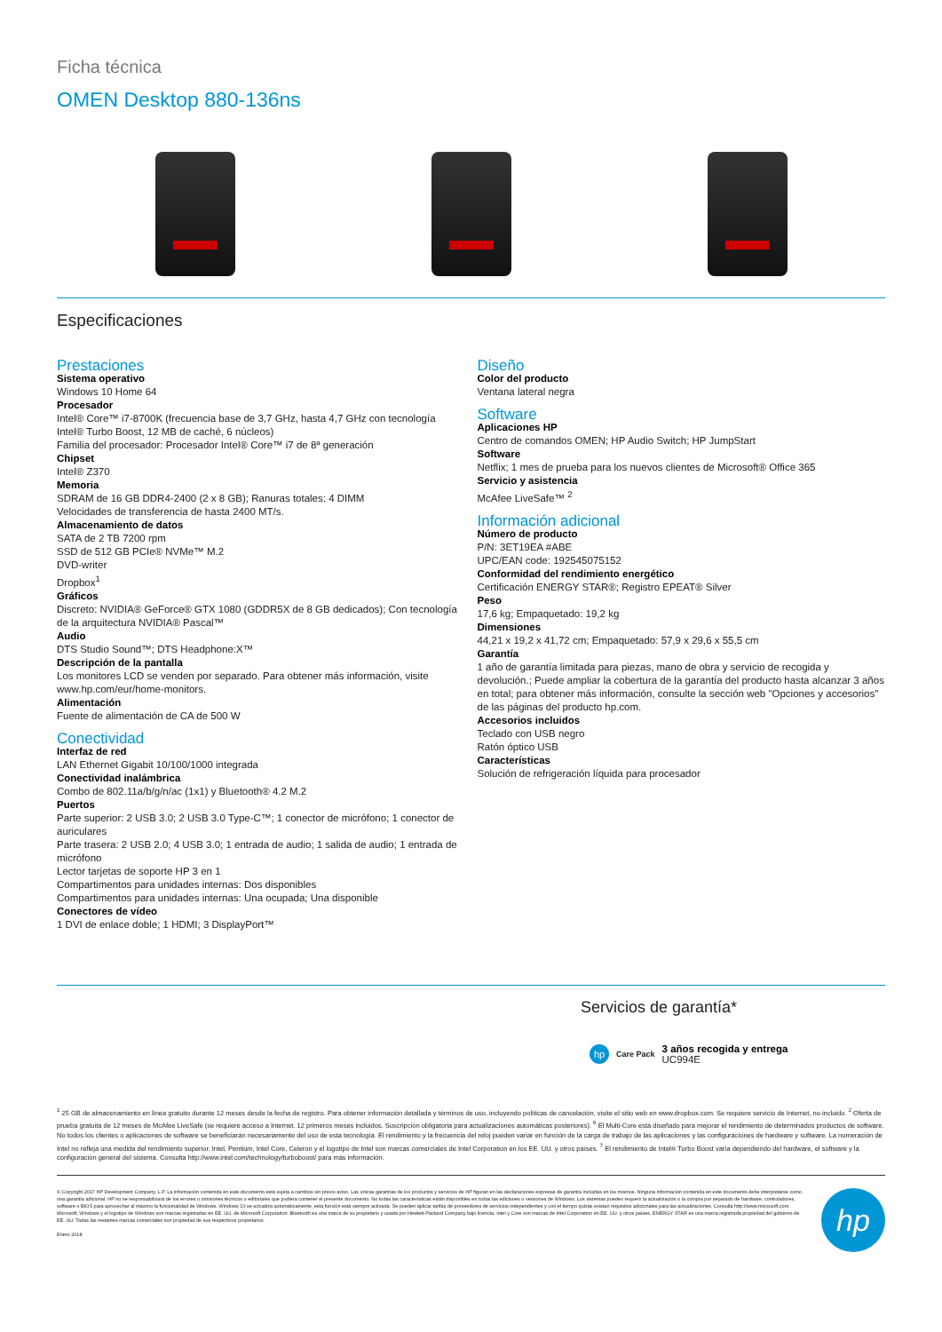Ficha técnica
OMEN Desktop 880-136ns
Especificaciones
Prestaciones
Sistema operativo
Windows 10 Home 64
Procesador
Intel® Core™ i7-8700K (frecuencia base de 3,7 GHz, hasta 4,7 GHz con tecnología Intel® Turbo Boost, 12 MB de caché, 6 núcleos)
Familia del procesador: Procesador Intel® Core™ i7 de 8ª generación
Chipset
Intel® Z370
Memoria
SDRAM de 16 GB DDR4-2400 (2 x 8 GB); Ranuras totales: 4 DIMM
Velocidades de transferencia de hasta 2400 MT/s.
Almacenamiento de datos
SATA de 2 TB 7200 rpm
SSD de 512 GB PCIe® NVMe™ M.2
DVD-writer
Dropbox<sup>1</sup>
Gráficos
Discreto: NVIDIA® GeForce® GTX 1080 (GDDR5X de 8 GB dedicados); Con tecnología de la arquitectura NVIDIA® Pascal™
Audio
DTS Studio Sound™; DTS Headphone:X™
Descripción de la pantalla
Los monitores LCD se venden por separado. Para obtener más información, visite www.hp.com/eur/home-monitors.
Alimentación
Fuente de alimentación de CA de 500 W
Conectividad
Interfaz de red
LAN Ethernet Gigabit 10/100/1000 integrada
Conectividad inalámbrica
Combo de 802.11a/b/g/n/ac (1x1) y Bluetooth® 4.2 M.2
Puertos
Parte superior: 2 USB 3.0; 2 USB 3.0 Type-C™; 1 conector de micrófono; 1 conector de auriculares
Parte trasera: 2 USB 2.0; 4 USB 3.0; 1 entrada de audio; 1 salida de audio; 1 entrada de micrófono
Lector tarjetas de soporte HP 3 en 1
Compartimentos para unidades internas: Dos disponibles
Compartimentos para unidades internas: Una ocupada; Una disponible
Conectores de vídeo
1 DVI de enlace doble; 1 HDMI; 3 DisplayPort™
Diseño
Color del producto
Ventana lateral negra
Software
Aplicaciones HP
Centro de comandos OMEN; HP Audio Switch; HP JumpStart
Software
Netflix; 1 mes de prueba para los nuevos clientes de Microsoft® Office 365
Servicio y asistencia
McAfee LiveSafe™ <sup>2</sup>
Información adicional
Número de producto
P/N: 3ET19EA #ABE
UPC/EAN code: 192545075152
Conformidad del rendimiento energético
Certificación ENERGY STAR®; Registro EPEAT® Silver
Peso
17,6 kg; Empaquetado: 19,2 kg
Dimensiones
44,21 x 19,2 x 41,72 cm; Empaquetado: 57,9 x 29,6 x 55,5 cm
Garantía
1 año de garantía limitada para piezas, mano de obra y servicio de recogida y devolución.; Puede ampliar la cobertura de la garantía del producto hasta alcanzar 3 años en total; para obtener más información, consulte la sección web "Opciones y accesorios" de las páginas del producto hp.com.
Accesorios incluidos
Teclado con USB negro
Ratón óptico USB
Características
Solución de refrigeración líquida para procesador
Servicios de garantía*
hp
Care Pack
3 años recogida y entrega
UC994E
<sup>1</sup> 25 GB de almacenamiento en línea gratuito durante 12 meses desde la fecha de registro. Para obtener información detallada y términos de uso, incluyendo políticas de cancelación, visite el sitio web en www.dropbox.com. Se requiere servicio de Internet, no incluido. <sup>2</sup> Oferta de prueba gratuita de 12 meses de McAfee LiveSafe (se requiere acceso a Internet. 12 primeros meses incluidos. Suscripción obligatoria para actualizaciones automáticas posteriores). <sup>6</sup> El Multi-Core está diseñado para mejorar el rendimiento de determinados productos de software. No todos los clientes o aplicaciones de software se beneficiarán necesariamente del uso de esta tecnología. El rendimiento y la frecuencia del reloj pueden variar en función de la carga de trabajo de las aplicaciones y las configuraciones de hardware y software. La numeración de Intel no refleja una medida del rendimiento superior. Intel, Pentium, Intel Core, Celeron y el logotipo de Intel son marcas comerciales de Intel Corporation en los EE. UU. y otros países. <sup>7</sup> El rendimiento de Intel® Turbo Boost varía dependiendo del hardware, el software y la configuración general del sistema. Consulta http://www.intel.com/technology/turboboost/ para más información.
© Copyright 2017 HP Development Company, L.P. La información contenida en este documento está sujeta a cambios sin previo aviso. Las únicas garantías de los productos y servicios de HP figuran en las declaraciones expresas de garantía incluidas en los mismos. Ninguna información contenida en este documento debe interpretarse como una garantía adicional. HP no se responsabilizará de los errores u omisiones técnicos o editoriales que pudiera contener el presente documento. No todas las características están disponibles en todas las ediciones o versiones de Windows. Los sistemas pueden requerir la actualización o la compra por separado de hardware, controladores, software o BIOS para aprovechar al máximo la funcionalidad de Windows. Windows 10 se actualiza automáticamente, esta función está siempre activada. Se pueden aplicar tarifas de proveedores de servicios independientes y con el tiempo quizás existan requisitos adicionales para las actualizaciones. Consulta http://www.microsoft.com. Microsoft, Windows y el logotipo de Windows son marcas registradas en EE. UU. de Microsoft Corporation. Bluetooth es una marca de su propietario y usada por Hewlett-Packard Company bajo licencia. Intel y Core son marcas de Intel Corporation en EE. UU. y otros países. ENERGY STAR es una marca registrada propiedad del gobierno de EE. UU. Todas las restantes marcas comerciales son propiedad de sus respectivos propietarios.
Enero 2018
hp